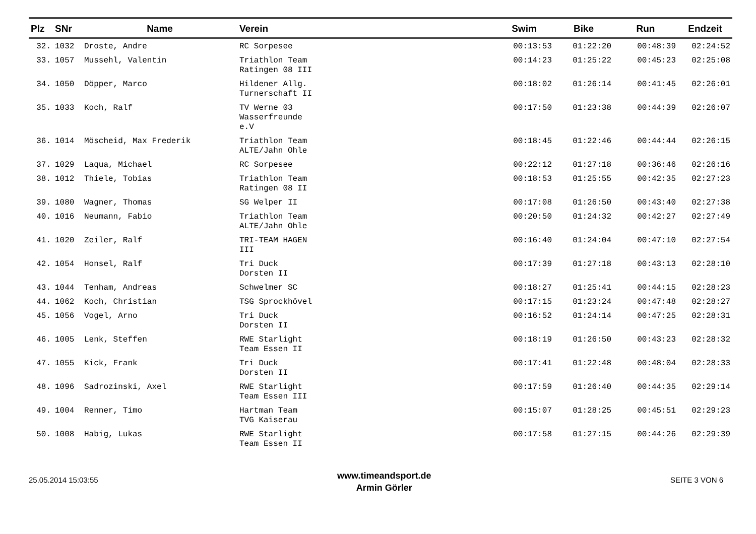| Plz | SNr | Name | Verein | Swim | Bike | Run | Endzeit |
| --- | --- | --- | --- | --- | --- | --- | --- |
| 32. | 1032 | Droste, Andre | RC Sorpesee | 00:13:53 | 01:22:20 | 00:48:39 | 02:24:52 |
| 33. | 1057 | Mussehl, Valentin | Triathlon Team Ratingen 08 III | 00:14:23 | 01:25:22 | 00:45:23 | 02:25:08 |
| 34. | 1050 | Döpper, Marco | Hildener Allg. Turnerschaft II | 00:18:02 | 01:26:14 | 00:41:45 | 02:26:01 |
| 35. | 1033 | Koch, Ralf | TV Werne 03 Wasserfreunde e.V | 00:17:50 | 01:23:38 | 00:44:39 | 02:26:07 |
| 36. | 1014 | Möscheid, Max Frederik | Triathlon Team ALTE/Jahn Ohle | 00:18:45 | 01:22:46 | 00:44:44 | 02:26:15 |
| 37. | 1029 | Laqua, Michael | RC Sorpesee | 00:22:12 | 01:27:18 | 00:36:46 | 02:26:16 |
| 38. | 1012 | Thiele, Tobias | Triathlon Team Ratingen 08 II | 00:18:53 | 01:25:55 | 00:42:35 | 02:27:23 |
| 39. | 1080 | Wagner, Thomas | SG Welper II | 00:17:08 | 01:26:50 | 00:43:40 | 02:27:38 |
| 40. | 1016 | Neumann, Fabio | Triathlon Team ALTE/Jahn Ohle | 00:20:50 | 01:24:32 | 00:42:27 | 02:27:49 |
| 41. | 1020 | Zeiler, Ralf | TRI-TEAM HAGEN III | 00:16:40 | 01:24:04 | 00:47:10 | 02:27:54 |
| 42. | 1054 | Honsel, Ralf | Tri Duck Dorsten II | 00:17:39 | 01:27:18 | 00:43:13 | 02:28:10 |
| 43. | 1044 | Tenham, Andreas | Schwelmer SC | 00:18:27 | 01:25:41 | 00:44:15 | 02:28:23 |
| 44. | 1062 | Koch, Christian | TSG Sprockhövel | 00:17:15 | 01:23:24 | 00:47:48 | 02:28:27 |
| 45. | 1056 | Vogel, Arno | Tri Duck Dorsten II | 00:16:52 | 01:24:14 | 00:47:25 | 02:28:31 |
| 46. | 1005 | Lenk, Steffen | RWE Starlight Team Essen II | 00:18:19 | 01:26:50 | 00:43:23 | 02:28:32 |
| 47. | 1055 | Kick, Frank | Tri Duck Dorsten II | 00:17:41 | 01:22:48 | 00:48:04 | 02:28:33 |
| 48. | 1096 | Sadrozinski, Axel | RWE Starlight Team Essen III | 00:17:59 | 01:26:40 | 00:44:35 | 02:29:14 |
| 49. | 1004 | Renner, Timo | Hartman Team TVG Kaiserau | 00:15:07 | 01:28:25 | 00:45:51 | 02:29:23 |
| 50. | 1008 | Habig, Lukas | RWE Starlight Team Essen II | 00:17:58 | 01:27:15 | 00:44:26 | 02:29:39 |
25.05.2014 15:03:55
www.timeandsport.de
Armin Görler
SEITE 3 VON 6